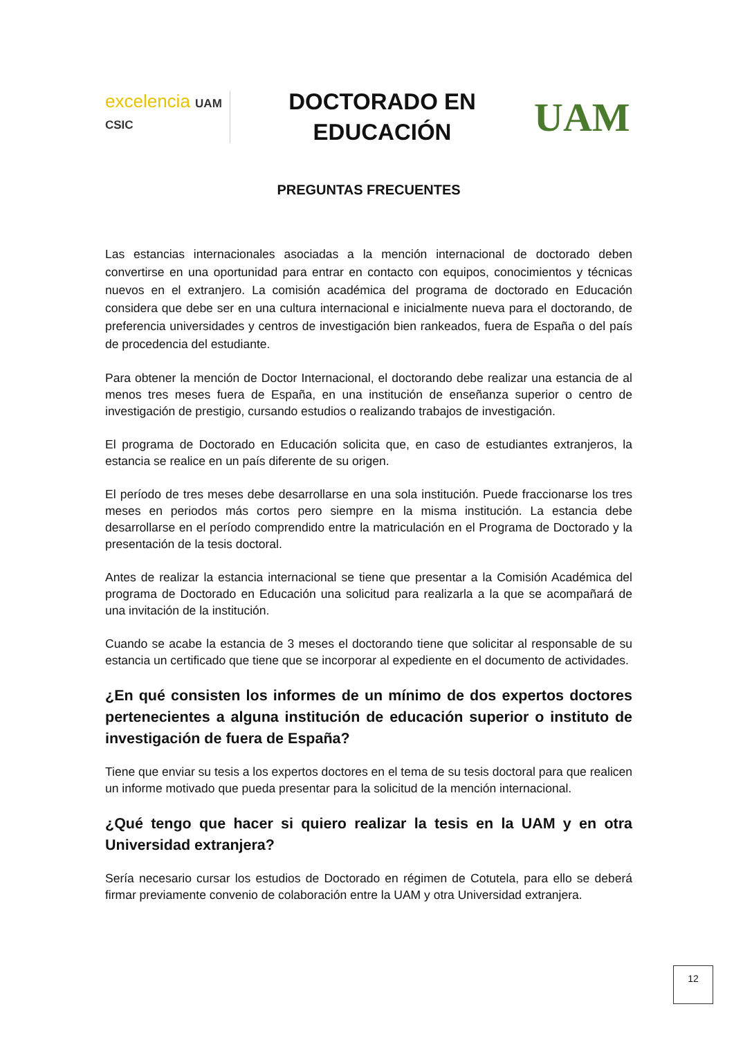excelencia UAM CSIC
DOCTORADO EN EDUCACIÓN
UAM
PREGUNTAS FRECUENTES
Las estancias internacionales asociadas a la mención internacional de doctorado deben convertirse en una oportunidad para entrar en contacto con equipos, conocimientos y técnicas nuevos en el extranjero. La comisión académica del programa de doctorado en Educación considera que debe ser en una cultura internacional e inicialmente nueva para el doctorando, de preferencia universidades y centros de investigación bien rankeados, fuera de España o del país de procedencia del estudiante.
Para obtener la mención de Doctor Internacional, el doctorando debe realizar una estancia de al menos tres meses fuera de España, en una institución de enseñanza superior o centro de investigación de prestigio, cursando estudios o realizando trabajos de investigación.
El programa de Doctorado en Educación solicita que, en caso de estudiantes extranjeros, la estancia se realice en un país diferente de su origen.
El período de tres meses debe desarrollarse en una sola institución. Puede fraccionarse los tres meses en periodos más cortos pero siempre en la misma institución. La estancia debe desarrollarse en el período comprendido entre la matriculación en el Programa de Doctorado y la presentación de la tesis doctoral.
Antes de realizar la estancia internacional se tiene que presentar a la Comisión Académica del programa de Doctorado en Educación una solicitud para realizarla a la que se acompañará de una invitación de la institución.
Cuando se acabe la estancia de 3 meses el doctorando tiene que solicitar al responsable de su estancia un certificado que tiene que se incorporar al expediente en el documento de actividades.
¿En qué consisten los informes de un mínimo de dos expertos doctores pertenecientes a alguna institución de educación superior o instituto de investigación de fuera de España?
Tiene que enviar su tesis a los expertos doctores en el tema de su tesis doctoral para que realicen un informe motivado que pueda presentar para la solicitud de la mención internacional.
¿Qué tengo que hacer si quiero realizar la tesis en la UAM y en otra Universidad extranjera?
Sería necesario cursar los estudios de Doctorado en régimen de Cotutela, para ello se deberá firmar previamente convenio de colaboración entre la UAM y otra Universidad extranjera.
12